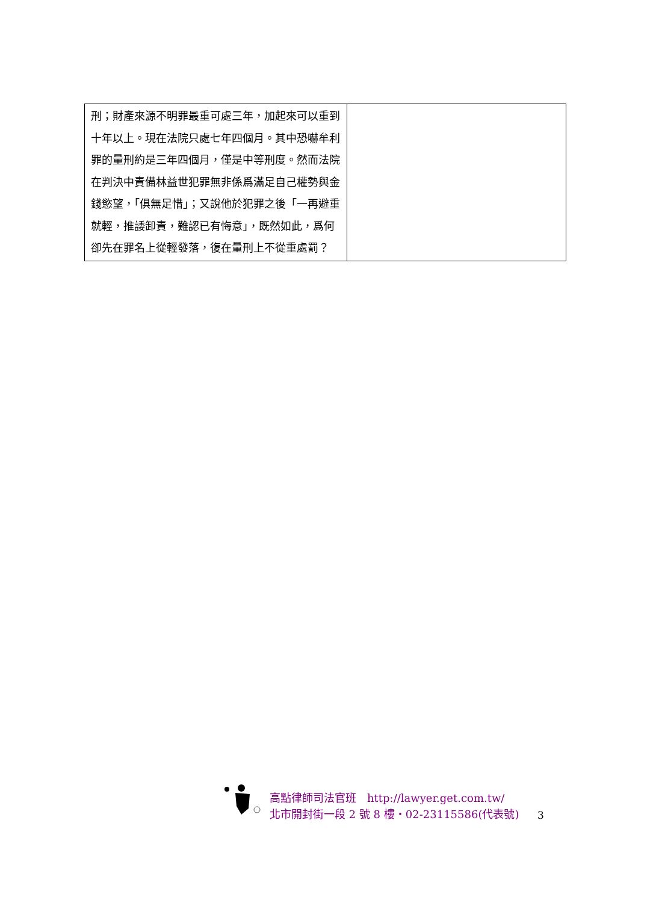| 刑；財產來源不明罪最重可處三年，加起來可以重到十年以上。現在法院只處七年四個月。其中恐嚇牟利罪的量刑約是三年四個月，僅是中等刑度。然而法院在判決中責備林益世犯罪無非係爲滿足自己權勢與金錢慾望，「俱無足惜」；又說他於犯罪之後「一再避重就輕，推諉卸責，難認已有悔意」，既然如此，爲何卻先在罪名上從輕發落，復在量刑上不從重處罰？ | |
高點律師司法官班　http://lawyer.get.com.tw/
北市開封街一段 2 號 8 樓・02-23115586(代表號)
3